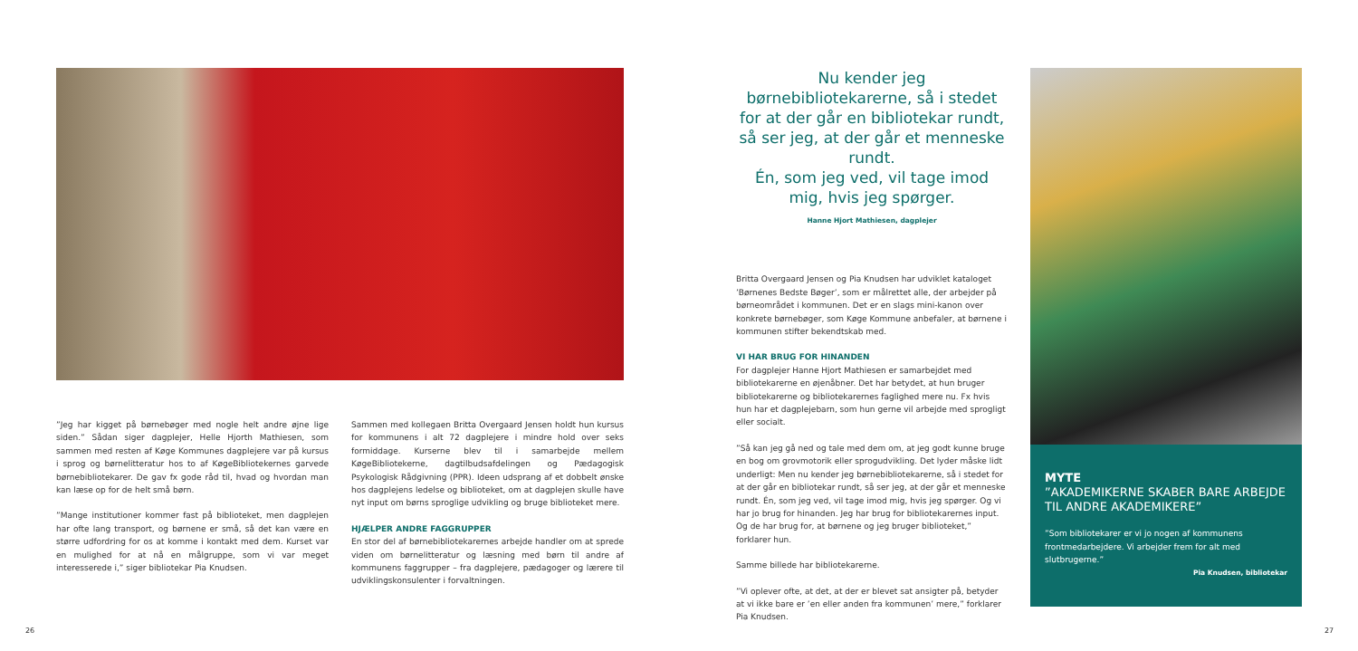”Jeg har kigget på børnebøger med nogle helt andre øjne lige siden.” Sådan siger dagplejer, Helle Hjorth Mathiesen, som sammen med resten af Køge Kommunes dagplejere var på kursus i sprog og børnelitteratur hos to af KøgeBibliotekernes garvede børnebibliotekarer. De gav fx gode råd til, hvad og hvordan man kan læse op for de helt små børn.
”Mange institutioner kommer fast på biblioteket, men dagplejen har ofte lang transport, og børnene er små, så det kan være en større udfordring for os at komme i kontakt med dem. Kurset var en mulighed for at nå en målgruppe, som vi var meget interesserede i,” siger bibliotekar Pia Knudsen.
Sammen med kollegaen Britta Overgaard Jensen holdt hun kursus for kommunens i alt 72 dagplejere i mindre hold over seks formiddage. Kurserne blev til i samarbejde mellem KøgeBibliotekerne, dagtilbudsafdelingen og Pædagogisk Psykologisk Rådgivning (PPR). Ideen udsprang af et dobbelt ønske hos dagplejens ledelse og biblioteket, om at dagplejen skulle have nyt input om børns sproglige udvikling og bruge biblioteket mere.
HJÆLPER ANDRE FAGGRUPPER
En stor del af børnebibliotekarernes arbejde handler om at sprede viden om børnelitteratur og læsning med børn til andre af kommunens faggrupper – fra dagplejere, pædagoger og lærere til udviklingskonsulenter i forvaltningen.
Nu kender jeg børnebibliotekarerne, så i stedet for at der går en bibliotekar rundt, så ser jeg, at der går et menneske rundt.
Én, som jeg ved, vil tage imod mig, hvis jeg spørger.
Hanne Hjort Mathiesen, dagplejer
Britta Overgaard Jensen og Pia Knudsen har udviklet kataloget ’Børnenes Bedste Bøger’, som er målrettet alle, der arbejder på børneområdet i kommunen. Det er en slags mini-kanon over konkrete børnebøger, som Køge Kommune anbefaler, at børnene i kommunen stifter bekendtskab med.
VI HAR BRUG FOR HINANDEN
For dagplejer Hanne Hjort Mathiesen er samarbejdet med bibliotekarerne en øjenåbner. Det har betydet, at hun bruger bibliotekarerne og bibliotekarernes faglighed mere nu. Fx hvis hun har et dagplejebarn, som hun gerne vil arbejde med sprogligt eller socialt.
”Så kan jeg gå ned og tale med dem om, at jeg godt kunne bruge en bog om grovmotorik eller sprogudvikling. Det lyder måske lidt underligt: Men nu kender jeg børnebibliotekarerne, så i stedet for at der går en bibliotekar rundt, så ser jeg, at der går et menneske rundt. Én, som jeg ved, vil tage imod mig, hvis jeg spørger. Og vi har jo brug for hinanden. Jeg har brug for bibliotekarernes input. Og de har brug for, at børnene og jeg bruger biblioteket,” forklarer hun.
Samme billede har bibliotekarerne.
”Vi oplever ofte, at det, at der er blevet sat ansigter på, betyder at vi ikke bare er ’en eller anden fra kommunen’ mere,” forklarer Pia Knudsen.
MYTE
”AKADEMIKERNE SKABER BARE ARBEJDE TIL ANDRE AKADEMIKERE”
”Som bibliotekarer er vi jo nogen af kommunens frontmedarbejdere. Vi arbejder frem for alt med slutbrugerne.”
Pia Knudsen, bibliotekar
26 27